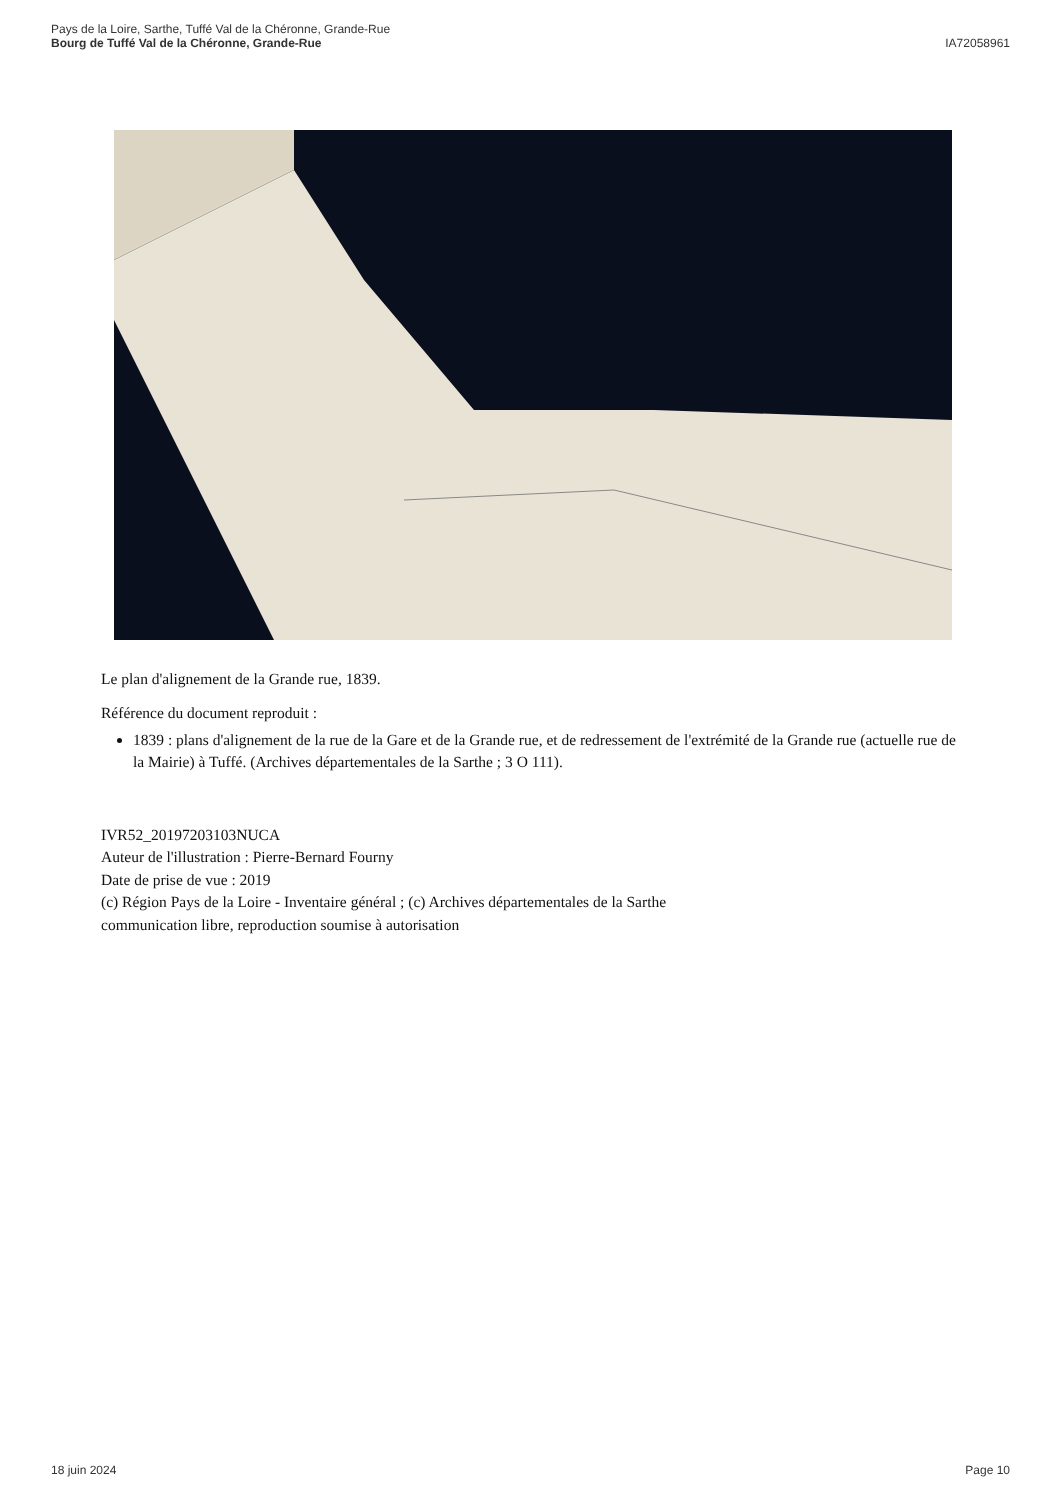Pays de la Loire, Sarthe, Tuffé Val de la Chéronne, Grande-Rue
Bourg de Tuffé Val de la Chéronne, Grande-Rue
IA72058961
Le plan d'alignement de la Grande rue, 1839.
Référence du document reproduit :
1839 : plans d'alignement de la rue de la Gare et de la Grande rue, et de redressement de l'extrémité de la Grande rue (actuelle rue de la Mairie) à Tuffé. (Archives départementales de la Sarthe ; 3 O 111).
IVR52_20197203103NUCA
Auteur de l'illustration : Pierre-Bernard Fourny
Date de prise de vue : 2019
(c) Région Pays de la Loire - Inventaire général ; (c) Archives départementales de la Sarthe
communication libre, reproduction soumise à autorisation
18 juin 2024 Page 10